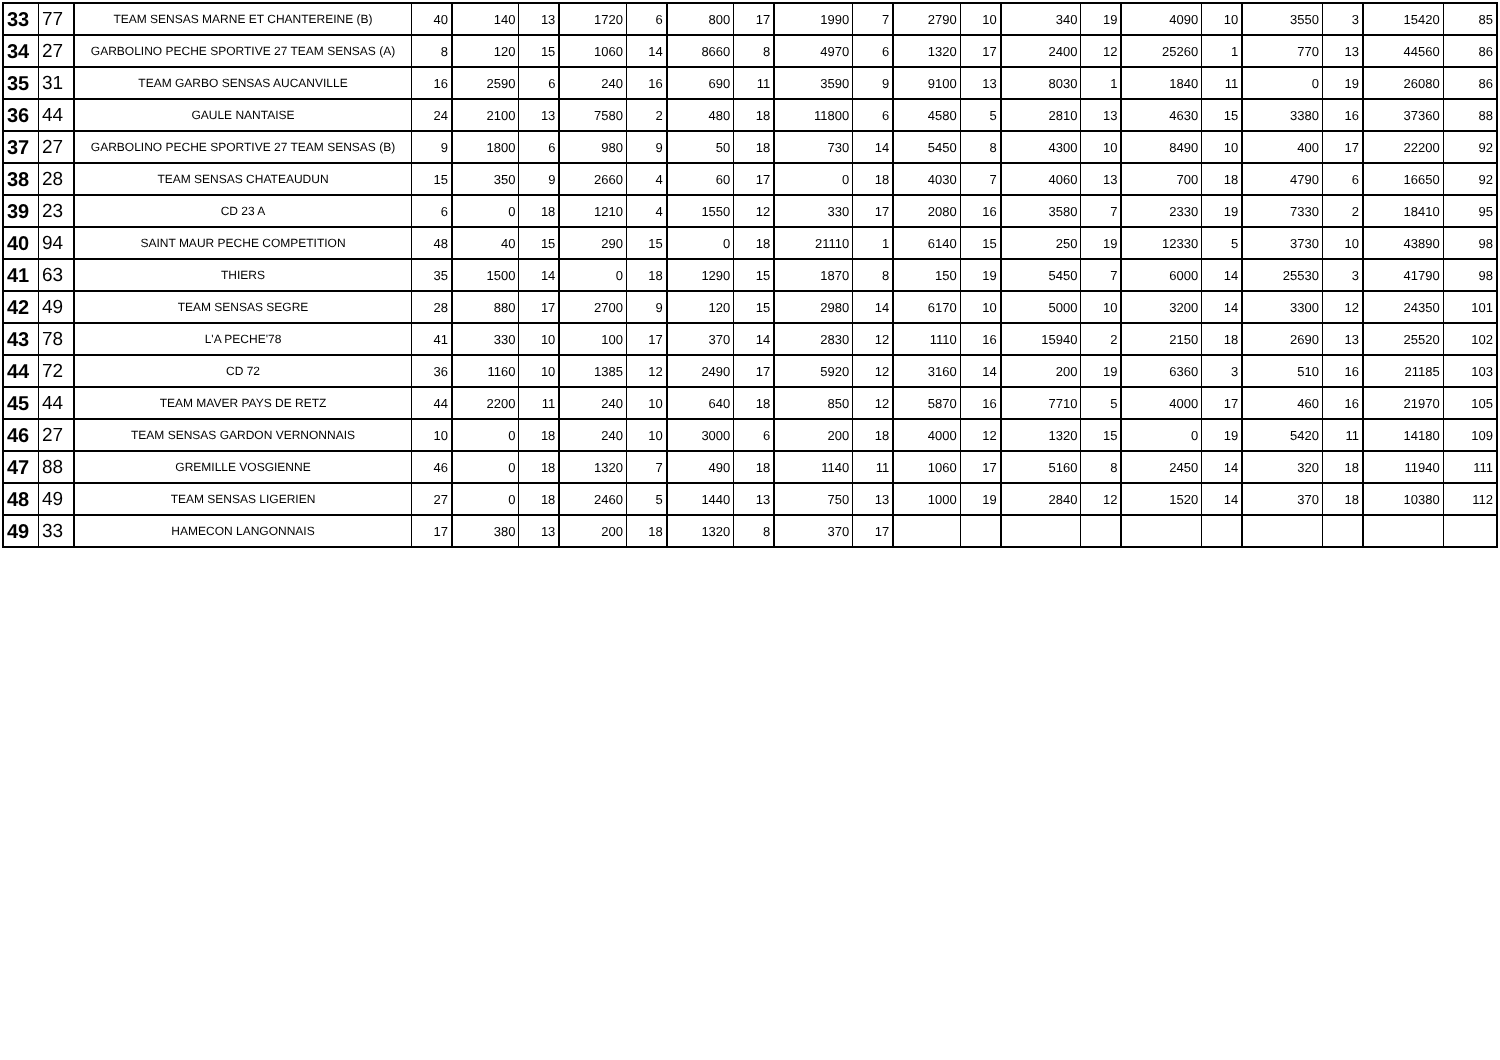| 33 | 77 | TEAM SENSAS MARNE ET CHANTEREINE (B) | 40 | 140 | 13 | 1720 | 6 | 800 | 17 | 1990 | 7 | 2790 | 10 | 340 | 19 | 4090 | 10 | 3550 | 3 | 15420 | 85 |
| 34 | 27 | GARBOLINO PECHE SPORTIVE 27 TEAM SENSAS (A) | 8 | 120 | 15 | 1060 | 14 | 8660 | 8 | 4970 | 6 | 1320 | 17 | 2400 | 12 | 25260 | 1 | 770 | 13 | 44560 | 86 |
| 35 | 31 | TEAM GARBO SENSAS AUCANVILLE | 16 | 2590 | 6 | 240 | 16 | 690 | 11 | 3590 | 9 | 9100 | 13 | 8030 | 1 | 1840 | 11 | 0 | 19 | 26080 | 86 |
| 36 | 44 | GAULE NANTAISE | 24 | 2100 | 13 | 7580 | 2 | 480 | 18 | 11800 | 6 | 4580 | 5 | 2810 | 13 | 4630 | 15 | 3380 | 16 | 37360 | 88 |
| 37 | 27 | GARBOLINO PECHE SPORTIVE 27 TEAM SENSAS (B) | 9 | 1800 | 6 | 980 | 9 | 50 | 18 | 730 | 14 | 5450 | 8 | 4300 | 10 | 8490 | 10 | 400 | 17 | 22200 | 92 |
| 38 | 28 | TEAM SENSAS CHATEAUDUN | 15 | 350 | 9 | 2660 | 4 | 60 | 17 | 0 | 18 | 4030 | 7 | 4060 | 13 | 700 | 18 | 4790 | 6 | 16650 | 92 |
| 39 | 23 | CD 23 A | 6 | 0 | 18 | 1210 | 4 | 1550 | 12 | 330 | 17 | 2080 | 16 | 3580 | 7 | 2330 | 19 | 7330 | 2 | 18410 | 95 |
| 40 | 94 | SAINT MAUR PECHE COMPETITION | 48 | 40 | 15 | 290 | 15 | 0 | 18 | 21110 | 1 | 6140 | 15 | 250 | 19 | 12330 | 5 | 3730 | 10 | 43890 | 98 |
| 41 | 63 | THIERS | 35 | 1500 | 14 | 0 | 18 | 1290 | 15 | 1870 | 8 | 150 | 19 | 5450 | 7 | 6000 | 14 | 25530 | 3 | 41790 | 98 |
| 42 | 49 | TEAM SENSAS SEGRE | 28 | 880 | 17 | 2700 | 9 | 120 | 15 | 2980 | 14 | 6170 | 10 | 5000 | 10 | 3200 | 14 | 3300 | 12 | 24350 | 101 |
| 43 | 78 | L'A PECHE'78 | 41 | 330 | 10 | 100 | 17 | 370 | 14 | 2830 | 12 | 1110 | 16 | 15940 | 2 | 2150 | 18 | 2690 | 13 | 25520 | 102 |
| 44 | 72 | CD 72 | 36 | 1160 | 10 | 1385 | 12 | 2490 | 17 | 5920 | 12 | 3160 | 14 | 200 | 19 | 6360 | 3 | 510 | 16 | 21185 | 103 |
| 45 | 44 | TEAM MAVER PAYS DE RETZ | 44 | 2200 | 11 | 240 | 10 | 640 | 18 | 850 | 12 | 5870 | 16 | 7710 | 5 | 4000 | 17 | 460 | 16 | 21970 | 105 |
| 46 | 27 | TEAM SENSAS GARDON VERNONNAIS | 10 | 0 | 18 | 240 | 10 | 3000 | 6 | 200 | 18 | 4000 | 12 | 1320 | 15 | 0 | 19 | 5420 | 11 | 14180 | 109 |
| 47 | 88 | GREMILLE VOSGIENNE | 46 | 0 | 18 | 1320 | 7 | 490 | 18 | 1140 | 11 | 1060 | 17 | 5160 | 8 | 2450 | 14 | 320 | 18 | 11940 | 111 |
| 48 | 49 | TEAM SENSAS LIGERIEN | 27 | 0 | 18 | 2460 | 5 | 1440 | 13 | 750 | 13 | 1000 | 19 | 2840 | 12 | 1520 | 14 | 370 | 18 | 10380 | 112 |
| 49 | 33 | HAMECON LANGONNAIS | 17 | 380 | 13 | 200 | 18 | 1320 | 8 | 370 | 17 | | | | | | | | | | |